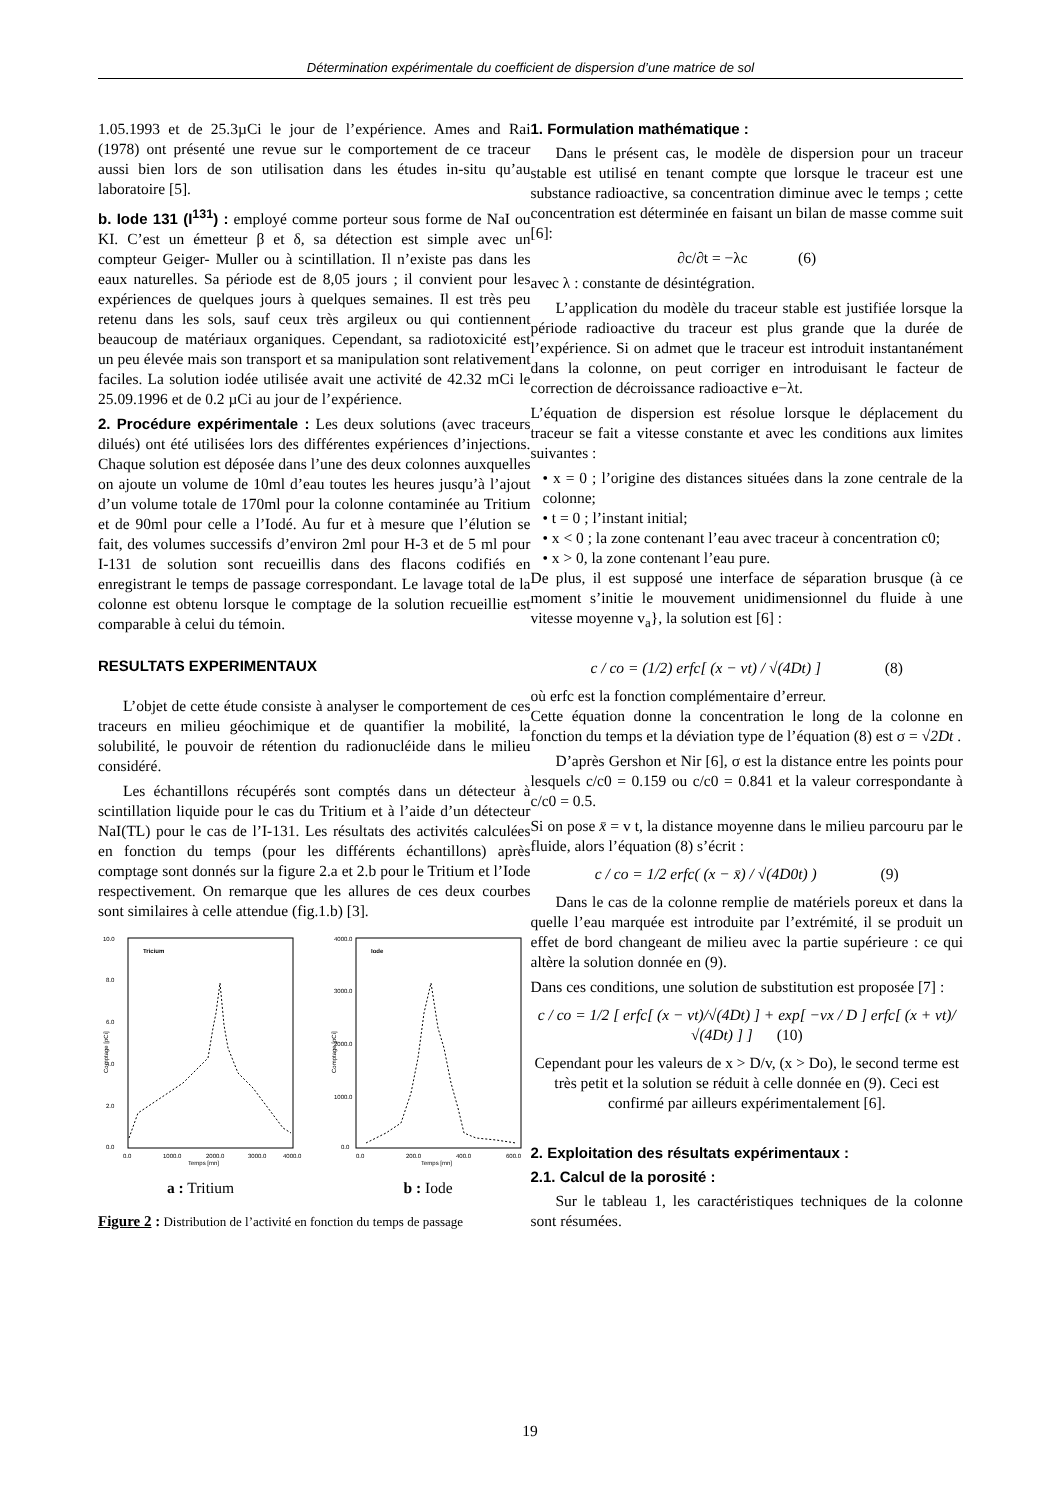Détermination expérimentale du coefficient de dispersion d’une matrice de sol
1.05.1993 et de 25.3µCi le jour de l’expérience. Ames and Rai (1978) ont présenté une revue sur le comportement de ce traceur aussi bien lors de son utilisation dans les études in-situ qu’au laboratoire [5].
b. Iode 131 (I<sup>131</sup>) : employé comme porteur sous forme de NaI ou KI. C’est un émetteur β et δ, sa détection est simple avec un compteur Geiger- Muller ou à scintillation. Il n’existe pas dans les eaux naturelles. Sa période est de 8,05 jours ; il convient pour les expériences de quelques jours à quelques semaines. Il est très peu retenu dans les sols, sauf ceux très argileux ou qui contiennent beaucoup de matériaux organiques. Cependant, sa radiotoxicité est un peu élevée mais son transport et sa manipulation sont relativement faciles. La solution iodée utilisée avait une activité de 42.32 mCi le 25.09.1996 et de 0.2 µCi au jour de l’expérience.
2. Procédure expérimentale : Les deux solutions (avec traceurs dilués) ont été utilisées lors des différentes expériences d’injections. Chaque solution est déposée dans l’une des deux colonnes auxquelles on ajoute un volume de 10ml d’eau toutes les heures jusqu’à l’ajout d’un volume totale de 170ml pour la colonne contaminée au Tritium et de 90ml pour celle a l’Iodé. Au fur et à mesure que l’élution se fait, des volumes successifs d’environ 2ml pour H-3 et de 5 ml pour I-131 de solution sont recueillis dans des flacons codifiés en enregistrant le temps de passage correspondant. Le lavage total de la colonne est obtenu lorsque le comptage de la solution recueillie est comparable à celui du témoin.
RESULTATS EXPERIMENTAUX
L’objet de cette étude consiste à analyser le comportement de ces traceurs en milieu géochimique et de quantifier la mobilité, la solubilité, le pouvoir de rétention du radionucléide dans le milieu considéré.
Les échantillons récupérés sont comptés dans un détecteur à scintillation liquide pour le cas du Tritium et à l’aide d’un détecteur NaI(TL) pour le cas de l’I-131. Les résultats des activités calculées en fonction du temps (pour les différents échantillons) après comptage sont donnés sur la figure 2.a et 2.b pour le Tritium et l’Iode respectivement. On remarque que les allures de ces deux courbes sont similaires à celle attendue (fig.1.b) [3].
Tricium
0.0
2.0
4.0
6.0
8.0
10.0
0.0
1000.0
2000.0
3000.0
4000.0
Temps [mn]
Comptage [pCi]
a : Tritium
Iode
0.0
1000.0
2000.0
3000.0
4000.0
0.0
200.0
400.0
600.0
Temps [mn]
Comptage [pCi]
b : Iode
Figure 2 : Distribution de l’activité en fonction du temps de passage
1. Formulation mathématique :
Dans le présent cas, le modèle de dispersion pour un traceur stable est utilisé en tenant compte que lorsque le traceur est une substance radioactive, sa concentration diminue avec le temps ; cette concentration est déterminée en faisant un bilan de masse comme suit [6]:
∂c/∂t = −λc (6)
avec λ : constante de désintégration.
L’application du modèle du traceur stable est justifiée lorsque la période radioactive du traceur est plus grande que la durée de l’expérience. Si on admet que le traceur est introduit instantanément dans la colonne, on peut corriger en introduisant le facteur de correction de décroissance radioactive e−λt.
L’équation de dispersion est résolue lorsque le déplacement du traceur se fait a vitesse constante et avec les conditions aux limites suivantes :
• x = 0 ; l’origine des distances situées dans la zone centrale de la colonne;
• t = 0 ; l’instant initial;
• x < 0 ; la zone contenant l’eau avec traceur à concentration c0;
• x > 0, la zone contenant l’eau pure.
De plus, il est supposé une interface de séparation brusque (à ce moment s’initie le mouvement unidimensionnel du fluide à une vitesse moyenne v<sub>a</sub>}, la solution est [6] :
c / co = (1/2) erfc[ (x − vt) / √(4Dt) ] (8)
où erfc est la fonction complémentaire d’erreur.
Cette équation donne la concentration le long de la colonne en fonction du temps et la déviation type de l’équation (8) est σ = √2Dt .
D’après Gershon et Nir [6], σ est la distance entre les points pour lesquels c/c0 = 0.159 ou c/c0 = 0.841 et la valeur correspondante à c/c0 = 0.5.
Si on pose x̄ = v t, la distance moyenne dans le milieu parcouru par le fluide, alors l’équation (8) s’écrit :
c / co = 1/2 erfc( (x − x̄) / √(4D0t) ) (9)
Dans le cas de la colonne remplie de matériels poreux et dans la quelle l’eau marquée est introduite par l’extrémité, il se produit un effet de bord changeant de milieu avec la partie supérieure : ce qui altère la solution donnée en (9).
Dans ces conditions, une solution de substitution est proposée [7] :
c / co = 1/2 [ erfc[ (x − vt)/√(4Dt) ] + exp[ −vx / D ] erfc[ (x + vt)/√(4Dt) ] ] (10)
Cependant pour les valeurs de x > D/v, (x > Do), le second terme est très petit et la solution se réduit à celle donnée en (9). Ceci est confirmé par ailleurs expérimentalement [6].
2. Exploitation des résultats expérimentaux :
2.1. Calcul de la porosité :
Sur le tableau 1, les caractéristiques techniques de la colonne sont résumées.
19